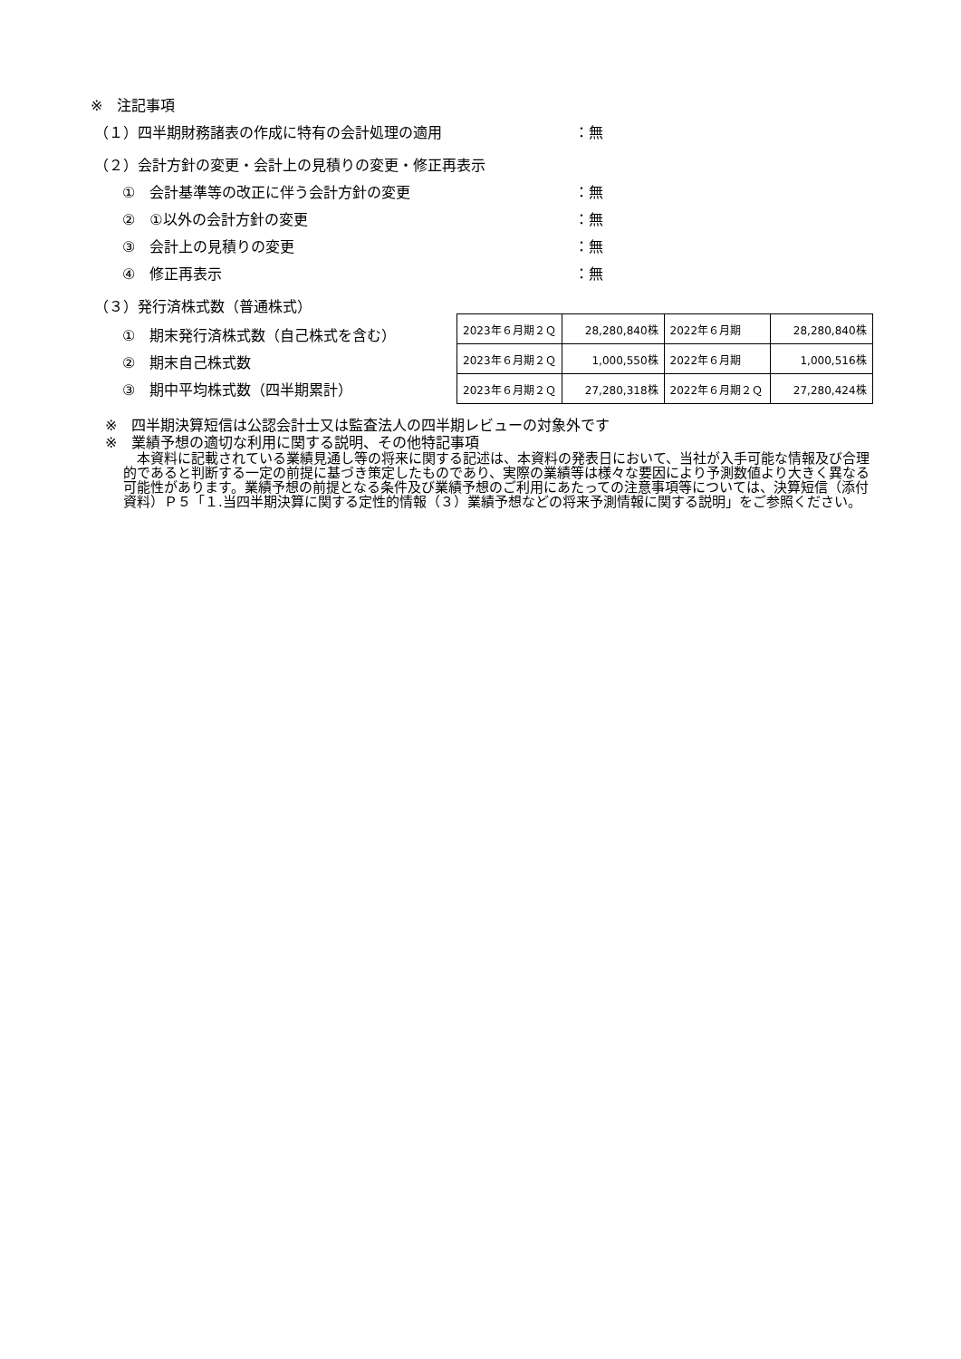※　注記事項
（１）四半期財務諸表の作成に特有の会計処理の適用 ：無
（２）会計方針の変更・会計上の見積りの変更・修正再表示
①　会計基準等の改正に伴う会計方針の変更 ：無
②　①以外の会計方針の変更 ：無
③　会計上の見積りの変更 ：無
④　修正再表示 ：無
（３）発行済株式数（普通株式）
①　期末発行済株式数（自己株式を含む）
②　期末自己株式数
③　期中平均株式数（四半期累計）
| 2023年６月期２Ｑ | 28,280,840株 | 2022年６月期 | 28,280,840株 |
| 2023年６月期２Ｑ | 1,000,550株 | 2022年６月期 | 1,000,516株 |
| 2023年６月期２Ｑ | 27,280,318株 | 2022年６月期２Ｑ | 27,280,424株 |
※　四半期決算短信は公認会計士又は監査法人の四半期レビューの対象外です
※　業績予想の適切な利用に関する説明、その他特記事項
本資料に記載されている業績見通し等の将来に関する記述は、本資料の発表日において、当社が入手可能な情報及び合理的であると判断する一定の前提に基づき策定したものであり、実際の業績等は様々な要因により予測数値より大きく異なる可能性があります。業績予想の前提となる条件及び業績予想のご利用にあたっての注意事項等については、決算短信（添付資料）Ｐ５「１.当四半期決算に関する定性的情報（３）業績予想などの将来予測情報に関する説明」をご参照ください。